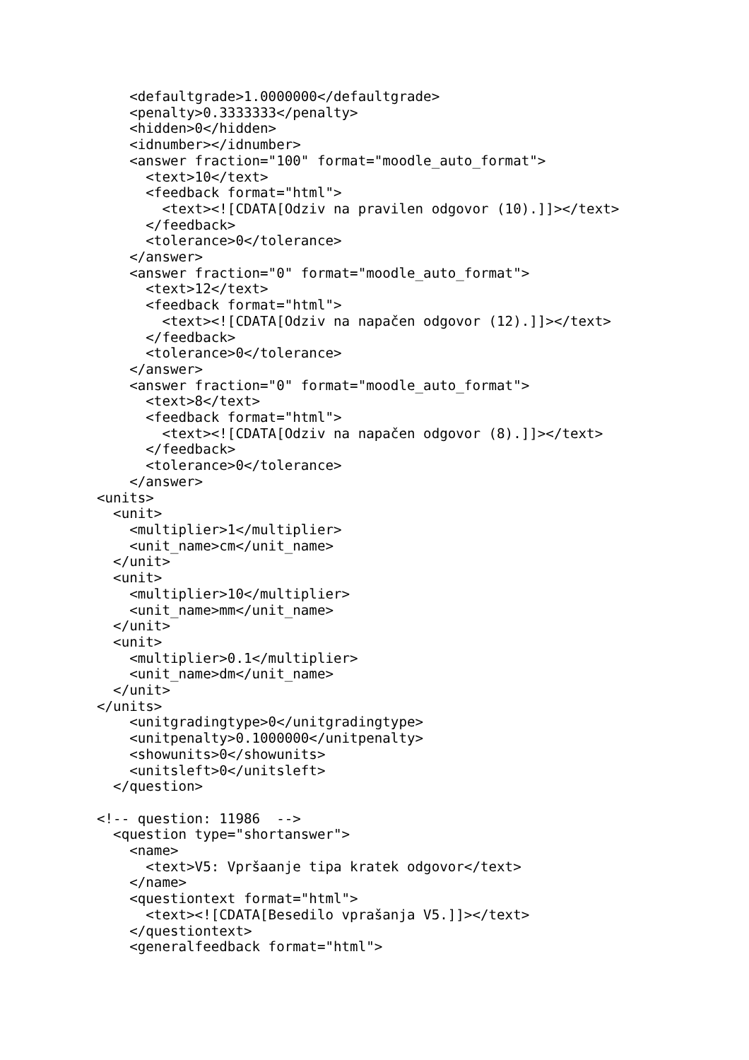<defaultgrade>1.0000000</defaultgrade>
    <penalty>0.3333333</penalty>
    <hidden>0</hidden>
    <idnumber></idnumber>
    <answer fraction="100" format="moodle_auto_format">
      <text>10</text>
      <feedback format="html">
        <text><![CDATA[Odziv na pravilen odgovor (10).]]></text>
      </feedback>
      <tolerance>0</tolerance>
    </answer>
    <answer fraction="0" format="moodle_auto_format">
      <text>12</text>
      <feedback format="html">
        <text><![CDATA[Odziv na napačen odgovor (12).]]></text>
      </feedback>
      <tolerance>0</tolerance>
    </answer>
    <answer fraction="0" format="moodle_auto_format">
      <text>8</text>
      <feedback format="html">
        <text><![CDATA[Odziv na napačen odgovor (8).]]></text>
      </feedback>
      <tolerance>0</tolerance>
    </answer>
<units>
  <unit>
    <multiplier>1</multiplier>
    <unit_name>cm</unit_name>
  </unit>
  <unit>
    <multiplier>10</multiplier>
    <unit_name>mm</unit_name>
  </unit>
  <unit>
    <multiplier>0.1</multiplier>
    <unit_name>dm</unit_name>
  </unit>
</units>
    <unitgradingtype>0</unitgradingtype>
    <unitpenalty>0.1000000</unitpenalty>
    <showunits>0</showunits>
    <unitsleft>0</unitsleft>
  </question>

<!-- question: 11986  -->
  <question type="shortanswer">
    <name>
      <text>V5: Vpršaanje tipa kratek odgovor</text>
    </name>
    <questiontext format="html">
      <text><![CDATA[Besedilo vprašanja V5.]]></text>
    </questiontext>
    <generalfeedback format="html">